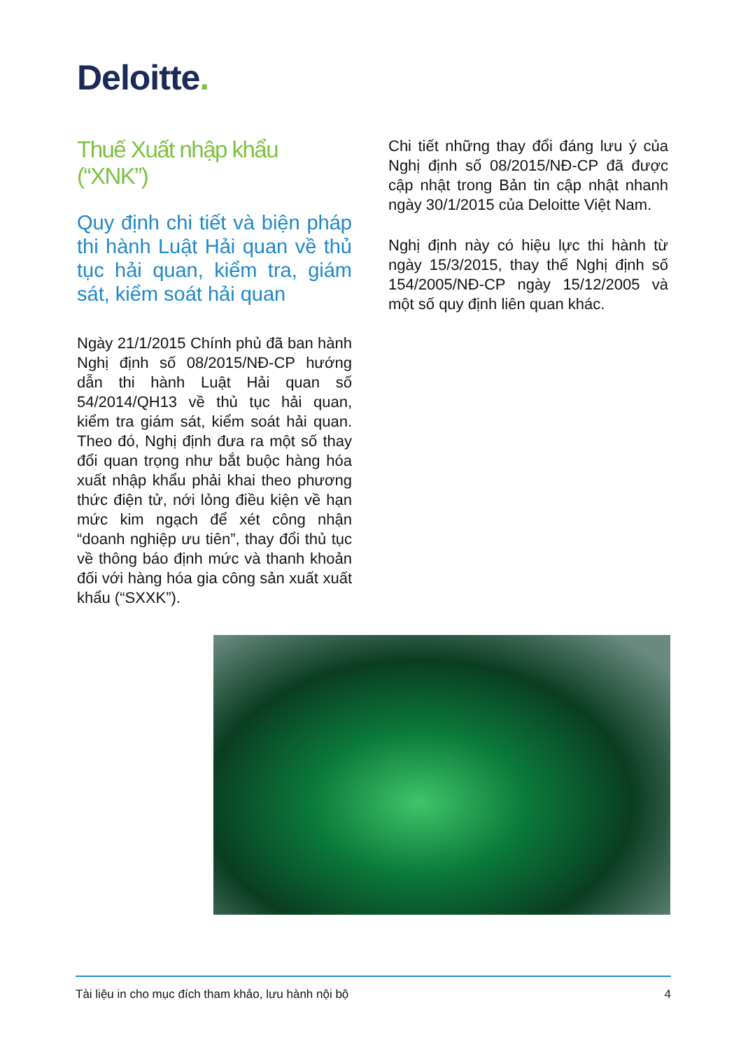Deloitte.
Thuế Xuất nhập khẩu (“XNK”)
Quy định chi tiết và biện pháp thi hành Luật Hải quan về thủ tục hải quan, kiểm tra, giám sát, kiểm soát hải quan
Ngày 21/1/2015 Chính phủ đã ban hành Nghị định số 08/2015/NĐ-CP hướng dẫn thi hành Luật Hải quan số 54/2014/QH13 về thủ tục hải quan, kiểm tra giám sát, kiểm soát hải quan. Theo đó, Nghị định đưa ra một số thay đổi quan trọng như bắt buộc hàng hóa xuất nhập khẩu phải khai theo phương thức điện tử, nới lỏng điều kiện về hạn mức kim ngạch để xét công nhận “doanh nghiệp ưu tiên”, thay đổi thủ tục về thông báo định mức và thanh khoản đối với hàng hóa gia công sản xuất xuất khẩu (“SXXK”).
Chi tiết những thay đổi đáng lưu ý của Nghị định số 08/2015/NĐ-CP đã được cập nhật trong Bản tin cập nhật nhanh ngày 30/1/2015 của Deloitte Việt Nam.
Nghị định này có hiệu lực thi hành từ ngày 15/3/2015, thay thế Nghị định số 154/2005/NĐ-CP ngày 15/12/2005 và một số quy định liên quan khác.
Tài liệu in cho mục đích tham khảo, lưu hành nội bộ 4